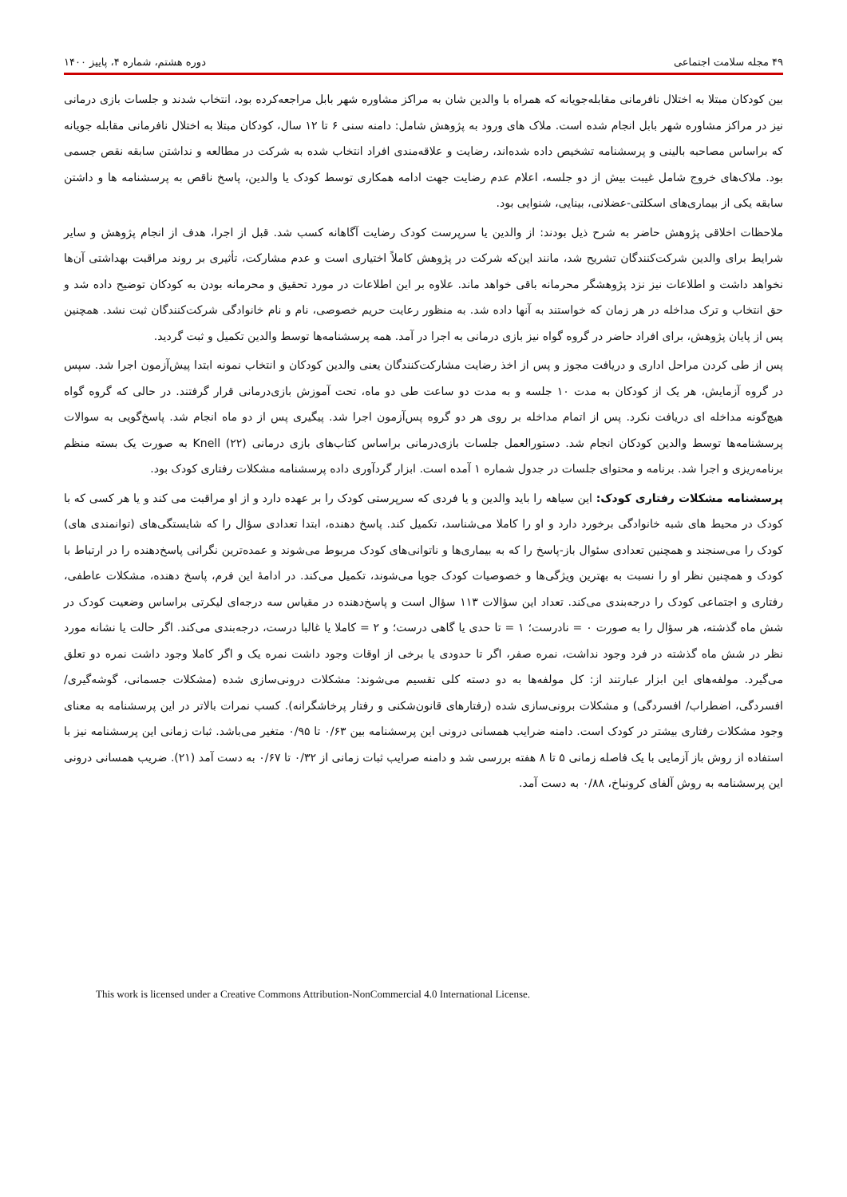۴۹ مجله سلامت اجتماعی دوره هشتم، شماره ۴، پاییز ۱۴۰۰
بین کودکان مبتلا به اختلال نافرمانی مقابله‌جویانه که همراه با والدین شان به مراکز مشاوره شهر بابل مراجعه‌کرده بود، انتخاب شدند و جلسات بازی درمانی نیز در مراکز مشاوره شهر بابل انجام شده است. ملاک های ورود به پژوهش شامل: دامنه سنی ۶ تا ۱۲ سال، کودکان مبتلا به اختلال نافرمانی مقابله جویانه که براساس مصاحبه بالینی و پرسشنامه تشخیص داده شده‌اند، رضایت و علاقه‌مندی افراد انتخاب شده به شرکت در مطالعه و نداشتن سابقه نقص جسمی بود. ملاک‌های خروج شامل غیبت بیش از دو جلسه، اعلام عدم رضایت جهت ادامه همکاری توسط کودک یا والدین، پاسخ ناقص به پرسشنامه ها و داشتن سابقه یکی از بیماری‌های اسکلتی-عضلانی، بینایی، شنوایی بود.
ملاحظات اخلاقی پژوهش حاضر به شرح ذیل بودند: از والدین یا سرپرست کودک رضایت آگاهانه کسب شد. قبل از اجرا، هدف از انجام پژوهش و سایر شرایط برای والدین شرکت‌کنندگان تشریح شد، مانند این‌که شرکت در پژوهش کاملاً اختیاری است و عدم مشارکت، تأثیری بر روند مراقبت بهداشتی آن‌ها نخواهد داشت و اطلاعات نیز نزد پژوهشگر محرمانه باقی خواهد ماند. علاوه بر این اطلاعات در مورد تحقیق و محرمانه بودن به کودکان توضیح داده شد و حق انتخاب و ترک مداخله در هر زمان که خواستند به آنها داده شد. به منظور رعایت حریم خصوصی، نام و نام خانوادگی شرکت‌کنندگان ثبت نشد. همچنین پس از پایان پژوهش، برای افراد حاضر در گروه گواه نیز بازی درمانی به اجرا در آمد. همه پرسشنامه‌ها توسط والدین تکمیل و ثبت گردید.
پس از طی کردن مراحل اداری و دریافت مجوز و پس از اخذ رضایت مشارکت‌کنندگان یعنی والدین کودکان و انتخاب نمونه ابتدا پیش‌آزمون اجرا شد. سپس در گروه آزمایش، هر یک از کودکان به مدت ۱۰ جلسه و به مدت دو ساعت طی دو ماه، تحت آموزش بازی‌درمانی قرار گرفتند. در حالی که گروه گواه هیچ‌گونه مداخله ای دریافت نکرد. پس از اتمام مداخله بر روی هر دو گروه پس‌آزمون اجرا شد. پیگیری پس از دو ماه انجام شد. پاسخ‌گویی به سوالات پرسشنامه‌ها توسط والدین کودکان انجام شد. دستورالعمل جلسات بازی‌درمانی براساس کتاب‌های بازی درمانی Knell (۲۲) به صورت یک بسته منظم برنامه‌ریزی و اجرا شد. برنامه و محتوای جلسات در جدول شماره ۱ آمده است. ابزار گردآوری داده پرسشنامه مشکلات رفتاری کودک بود.
پرسشنامه مشکلات رفتاری کودک: این سیاهه را باید والدین و یا فردی که سرپرستی کودک را بر عهده دارد و از او مراقبت می کند و یا هر کسی که با کودک در محیط های شبه خانوادگی برخورد دارد و او را کاملا می‌شناسد، تکمیل کند. پاسخ دهنده، ابتدا تعدادی سؤال را که شایستگی‌های (توانمندی های) کودک را می‌سنجند و همچنین تعدادی سئوال باز-پاسخ را که به بیماری‌ها و ناتوانی‌های کودک مربوط می‌شوند و عمده‌ترین نگرانی پاسخ‌دهنده را در ارتباط با کودک و همچنین نظر او را نسبت به بهترین ویژگی‌ها و خصوصیات کودک جویا می‌شوند، تکمیل می‌کند. در ادامهٔ این فرم، پاسخ دهنده، مشکلات عاطفی، رفتاری و اجتماعی کودک را درجه‌بندی می‌کند. تعداد این سؤالات ۱۱۳ سؤال است و پاسخ‌دهنده در مقیاس سه درجه‌ای لیکرتی براساس وضعیت کودک در شش ماه گذشته، هر سؤال را به صورت ۰ = نادرست؛ ۱ = تا حدی یا گاهی درست؛ و ۲ = کاملا یا غالبا درست، درجه‌بندی می‌کند. اگر حالت یا نشانه مورد نظر در شش ماه گذشته در فرد وجود نداشت، نمره صفر، اگر تا حدودی یا برخی از اوقات وجود داشت نمره یک و اگر کاملا وجود داشت نمره دو تعلق می‌گیرد. مولفه‌های این ابزار عبارتند از: کل مولفه‌ها به دو دسته کلی تقسیم می‌شوند: مشکلات درونی‌سازی شده (مشکلات جسمانی، گوشه‌گیری/ افسردگی، اضطراب/ افسردگی) و مشکلات برونی‌سازی شده (رفتارهای قانون‌شکنی و رفتار پرخاشگرانه). کسب نمرات بالاتر در این پرسشنامه به معنای وجود مشکلات رفتاری بیشتر در کودک است. دامنه ضرایب همسانی درونی این پرسشنامه بین ۰/۶۳ تا ۰/۹۵ متغیر می‌باشد. ثبات زمانی این پرسشنامه نیز با استفاده از روش باز آزمایی با یک فاصله زمانی ۵ تا ۸ هفته بررسی شد و دامنه صرایب ثبات زمانی از ۰/۳۲ تا ۰/۶۷ به دست آمد (۲۱). ضریب همسانی درونی این پرسشنامه به روش آلفای کرونباخ، ۰/۸۸ به دست آمد.
This work is licensed under a Creative Commons Attribution-NonCommercial 4.0 International License.